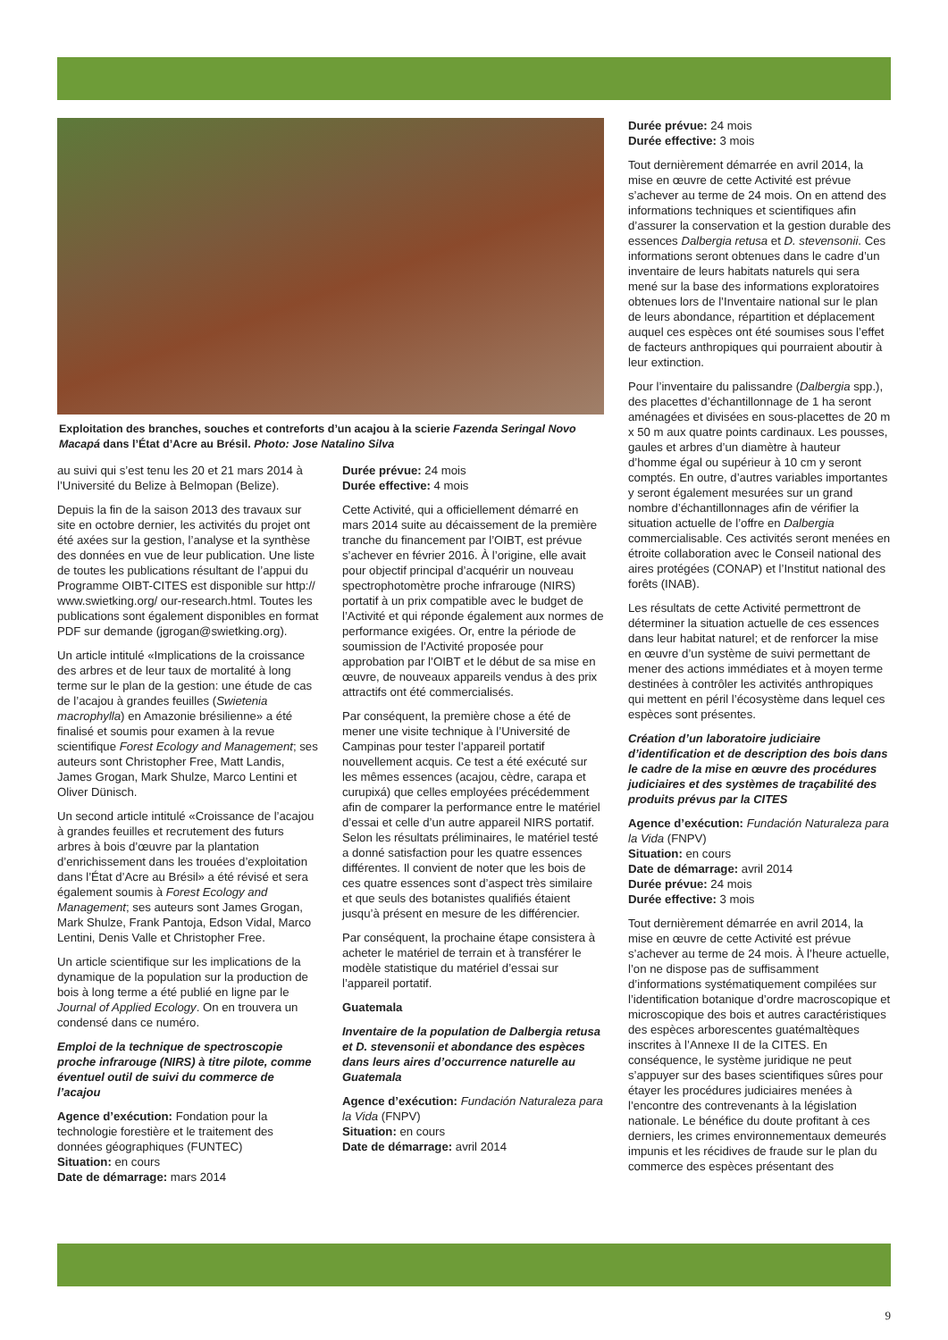Exploitation des branches, souches et contreforts d’un acajou à la scierie Fazenda Seringal Novo Macapá dans l’État d’Acre au Brésil. Photo: Jose Natalino Silva
au suivi qui s’est tenu les 20 et 21 mars 2014 à l’Université du Belize à Belmopan (Belize).
Depuis la fin de la saison 2013 des travaux sur site en octobre dernier, les activités du projet ont été axées sur la gestion, l’analyse et la synthèse des données en vue de leur publication. Une liste de toutes les publications résultant de l’appui du Programme OIBT-CITES est disponible sur http:// www.swietking.org/ our-research.html. Toutes les publications sont également disponibles en format PDF sur demande (jgrogan@swietking.org).
Un article intitulé «Implications de la croissance des arbres et de leur taux de mortalité à long terme sur le plan de la gestion: une étude de cas de l’acajou à grandes feuilles (Swietenia macrophylla) en Amazonie brésilienne» a été finalisé et soumis pour examen à la revue scientifique Forest Ecology and Management; ses auteurs sont Christopher Free, Matt Landis, James Grogan, Mark Shulze, Marco Lentini et Oliver Dünisch.
Un second article intitulé «Croissance de l’acajou à grandes feuilles et recrutement des futurs arbres à bois d’œuvre par la plantation d’enrichissement dans les trouées d’exploitation dans l’État d’Acre au Brésil» a été révisé et sera également soumis à Forest Ecology and Management; ses auteurs sont James Grogan, Mark Shulze, Frank Pantoja, Edson Vidal, Marco Lentini, Denis Valle et Christopher Free.
Un article scientifique sur les implications de la dynamique de la population sur la production de bois à long terme a été publié en ligne par le Journal of Applied Ecology. On en trouvera un condensé dans ce numéro.
Emploi de la technique de spectroscopie proche infrarouge (NIRS) à titre pilote, comme éventuel outil de suivi du commerce de l’acajou
Agence d’exécution: Fondation pour la technologie forestière et le traitement des données géographiques (FUNTEC)
Situation: en cours
Date de démarrage: mars 2014
Durée prévue: 24 mois
Durée effective: 4 mois
Cette Activité, qui a officiellement démarré en mars 2014 suite au décaissement de la première tranche du financement par l’OIBT, est prévue s’achever en février 2016. À l’origine, elle avait pour objectif principal d’acquérir un nouveau spectrophotomètre proche infrarouge (NIRS) portatif à un prix compatible avec le budget de l’Activité et qui réponde également aux normes de performance exigées. Or, entre la période de soumission de l’Activité proposée pour approbation par l’OIBT et le début de sa mise en œuvre, de nouveaux appareils vendus à des prix attractifs ont été commercialisés.
Par conséquent, la première chose a été de mener une visite technique à l’Université de Campinas pour tester l’appareil portatif nouvellement acquis. Ce test a été exécuté sur les mêmes essences (acajou, cèdre, carapa et curupixá) que celles employées précédemment afin de comparer la performance entre le matériel d’essai et celle d’un autre appareil NIRS portatif. Selon les résultats préliminaires, le matériel testé a donné satisfaction pour les quatre essences différentes. Il convient de noter que les bois de ces quatre essences sont d’aspect très similaire et que seuls des botanistes qualifiés étaient jusqu’à présent en mesure de les différencier.
Par conséquent, la prochaine étape consistera à acheter le matériel de terrain et à transférer le modèle statistique du matériel d’essai sur l’appareil portatif.
Guatemala
Inventaire de la population de Dalbergia retusa et D. stevensonii et abondance des espèces dans leurs aires d’occurrence naturelle au Guatemala
Agence d’exécution: Fundación Naturaleza para la Vida (FNPV)
Situation: en cours
Date de démarrage: avril 2014
Durée prévue: 24 mois
Durée effective: 3 mois
Tout dernièrement démarrée en avril 2014, la mise en œuvre de cette Activité est prévue s’achever au terme de 24 mois. On en attend des informations techniques et scientifiques afin d’assurer la conservation et la gestion durable des essences Dalbergia retusa et D. stevensonii. Ces informations seront obtenues dans le cadre d’un inventaire de leurs habitats naturels qui sera mené sur la base des informations exploratoires obtenues lors de l’Inventaire national sur le plan de leurs abondance, répartition et déplacement auquel ces espèces ont été soumises sous l’effet de facteurs anthropiques qui pourraient aboutir à leur extinction.
Pour l’inventaire du palissandre (Dalbergia spp.), des placettes d’échantillonnage de 1 ha seront aménagées et divisées en sous-placettes de 20 m x 50 m aux quatre points cardinaux. Les pousses, gaules et arbres d’un diamètre à hauteur d’homme égal ou supérieur à 10 cm y seront comptés. En outre, d’autres variables importantes y seront également mesurées sur un grand nombre d’échantillonnages afin de vérifier la situation actuelle de l’offre en Dalbergia commercialisable. Ces activités seront menées en étroite collaboration avec le Conseil national des aires protégées (CONAP) et l’Institut national des forêts (INAB).
Les résultats de cette Activité permettront de déterminer la situation actuelle de ces essences dans leur habitat naturel; et de renforcer la mise en œuvre d’un système de suivi permettant de mener des actions immédiates et à moyen terme destinées à contrôler les activités anthropiques qui mettent en péril l’écosystème dans lequel ces espèces sont présentes.
Création d’un laboratoire judiciaire d’identification et de description des bois dans le cadre de la mise en œuvre des procédures judiciaires et des systèmes de traçabilité des produits prévus par la CITES
Agence d’exécution: Fundación Naturaleza para la Vida (FNPV)
Situation: en cours
Date de démarrage: avril 2014
Durée prévue: 24 mois
Durée effective: 3 mois
Tout dernièrement démarrée en avril 2014, la mise en œuvre de cette Activité est prévue s’achever au terme de 24 mois. À l’heure actuelle, l’on ne dispose pas de suffisamment d’informations systématiquement compilées sur l’identification botanique d’ordre macroscopique et microscopique des bois et autres caractéristiques des espèces arborescentes guatémaltèques inscrites à l’Annexe II de la CITES. En conséquence, le système juridique ne peut s’appuyer sur des bases scientifiques sûres pour étayer les procédures judiciaires menées à l’encontre des contrevenants à la législation nationale. Le bénéfice du doute profitant à ces derniers, les crimes environnementaux demeurés impunis et les récidives de fraude sur le plan du commerce des espèces présentant des
9